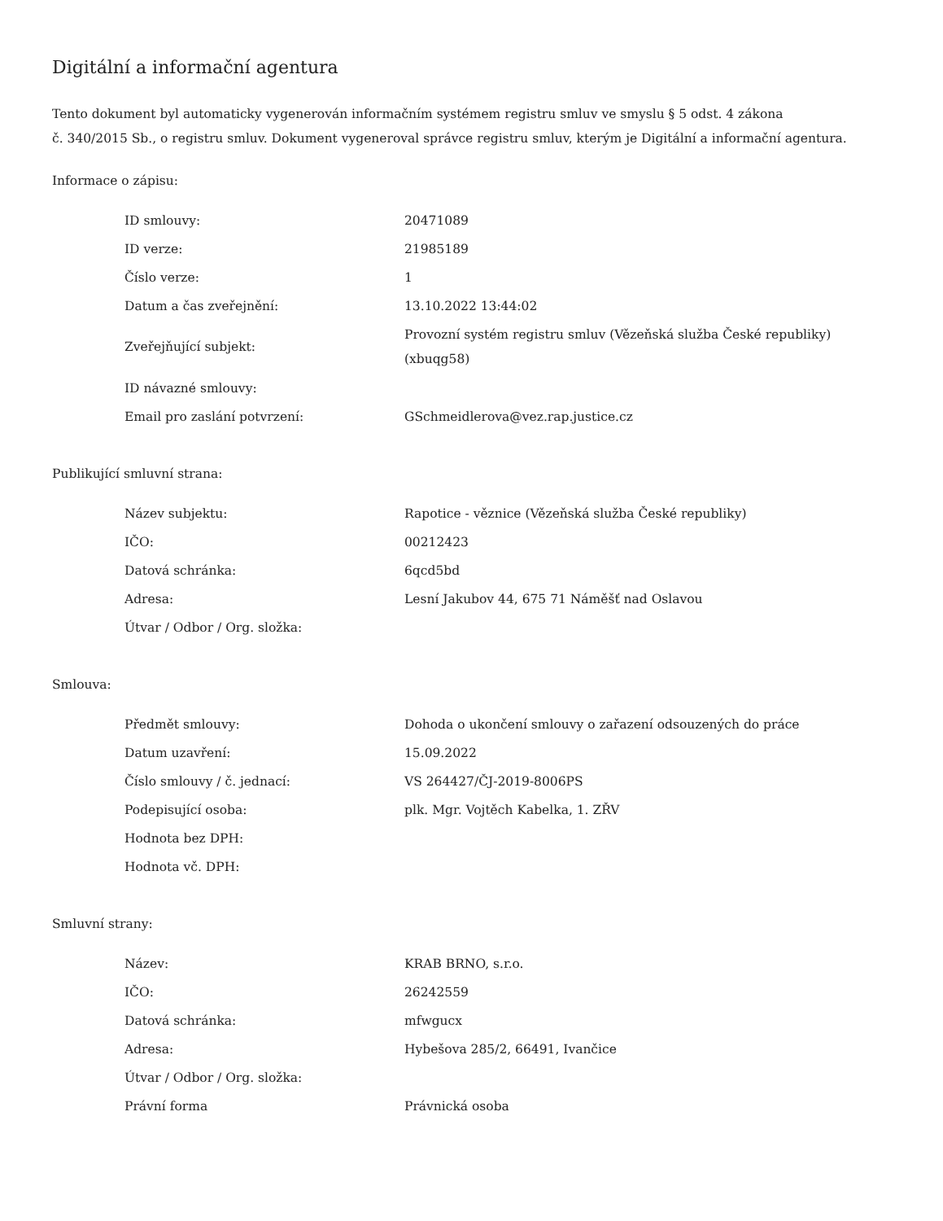Digitální a informační agentura
Tento dokument byl automaticky vygenerován informačním systémem registru smluv ve smyslu § 5 odst. 4 zákona
č. 340/2015 Sb., o registru smluv. Dokument vygeneroval správce registru smluv, kterým je Digitální a informační agentura.
Informace o zápisu:
| ID smlouvy: | 20471089 |
| ID verze: | 21985189 |
| Číslo verze: | 1 |
| Datum a čas zveřejnění: | 13.10.2022 13:44:02 |
| Zveřejňující subjekt: | Provozní systém registru smluv (Vězeňská služba České republiky) (xbuqg58) |
| ID návazné smlouvy: | |
| Email pro zaslání potvrzení: | GSchmeidlerova@vez.rap.justice.cz |
Publikující smluvní strana:
| Název subjektu: | Rapotice - věznice (Vězeňská služba České republiky) |
| IČO: | 00212423 |
| Datová schránka: | 6qcd5bd |
| Adresa: | Lesní Jakubov 44, 675 71 Náměšť nad Oslavou |
| Útvar / Odbor / Org. složka: | |
Smlouva:
| Předmět smlouvy: | Dohoda o ukončení smlouvy o zařazení odsouzených do práce |
| Datum uzavření: | 15.09.2022 |
| Číslo smlouvy / č. jednací: | VS 264427/ČJ-2019-8006PS |
| Podepisující osoba: | plk. Mgr. Vojtěch Kabelka, 1. ZŘV |
| Hodnota bez DPH: | |
| Hodnota vč. DPH: | |
Smluvní strany:
| Název: | KRAB BRNO, s.r.o. |
| IČO: | 26242559 |
| Datová schránka: | mfwgucx |
| Adresa: | Hybešova 285/2, 66491, Ivančice |
| Útvar / Odbor / Org. složka: | |
| Právní forma | Právnická osoba |